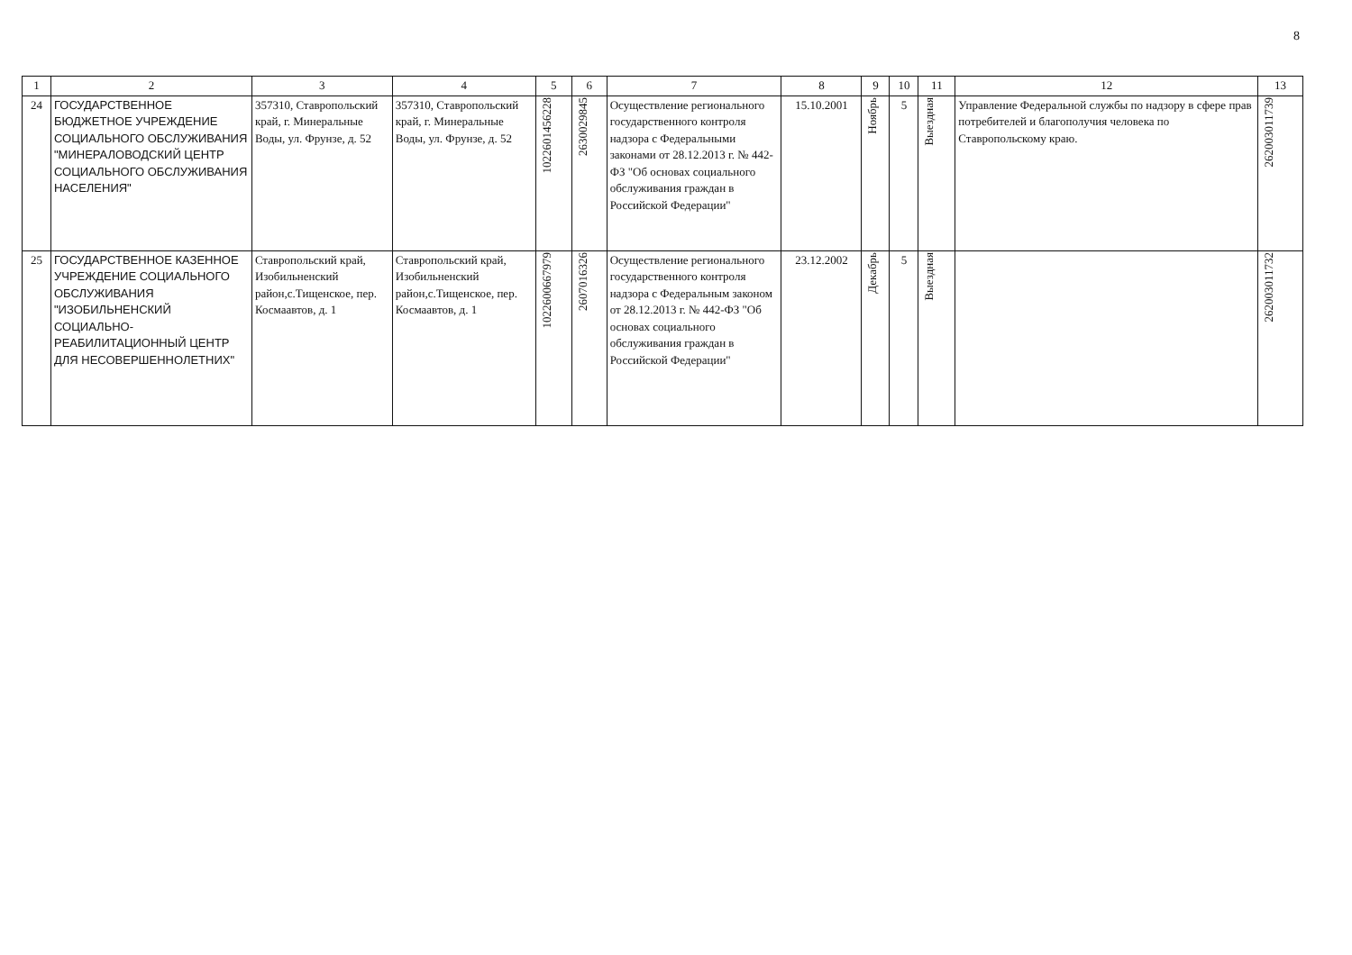8
| 1 | 2 | 3 | 4 | 5 | 6 | 7 | 8 | 9 | 10 | 11 | 12 | 13 |
| --- | --- | --- | --- | --- | --- | --- | --- | --- | --- | --- | --- | --- |
| 24 | ГОСУДАРСТВЕННОЕ БЮДЖЕТНОЕ УЧРЕЖДЕНИЕ СОЦИАЛЬНОГО ОБСЛУЖИВАНИЯ "МИНЕРАЛОВОДСКИЙ ЦЕНТР СОЦИАЛЬНОГО ОБСЛУЖИВАНИЯ НАСЕЛЕНИЯ" | 357310, Ставропольский край, г. Минеральные Воды, ул. Фрунзе, д. 52 | 357310, Ставропольский край, г. Минеральные Воды, ул. Фрунзе, д. 52 | 1022601456228 | 2630029845 | Осуществление регионального государственного контроля надзора с Федеральными законами от 28.12.2013 г. № 442-ФЗ "Об основах социального обслуживания граждан в Российской Федерации" | 15.10.2001 | Ноябрь | 5 | Выездная | Управление Федеральной службы по надзору в сфере прав потребителей и благополучия человека по Ставропольскому краю. | 262003011739 |
| 25 | ГОСУДАРСТВЕННОЕ КАЗЕННОЕ УЧРЕЖДЕНИЕ СОЦИАЛЬНОГО ОБСЛУЖИВАНИЯ "ИЗОБИЛЬНЕНСКИЙ СОЦИАЛЬНО-РЕАБИЛИТАЦИОННЫЙ ЦЕНТР ДЛЯ НЕСОВЕРШЕННОЛЕТНИХ" | Ставропольский край, Изобильненский район,с.Тищенское, пер. Космаавтов, д. 1 | Ставропольский край, Изобильненский район,с.Тищенское, пер. Космаавтов, д. 1 | 1022600667979 | 2607016326 | Осуществление регионального государственного контроля надзора с Федеральным законом от 28.12.2013 г. № 442-ФЗ "Об основах социального обслуживания граждан в Российской Федерации" | 23.12.2002 | Декабрь | 5 | Выездная | | 262003011732 |